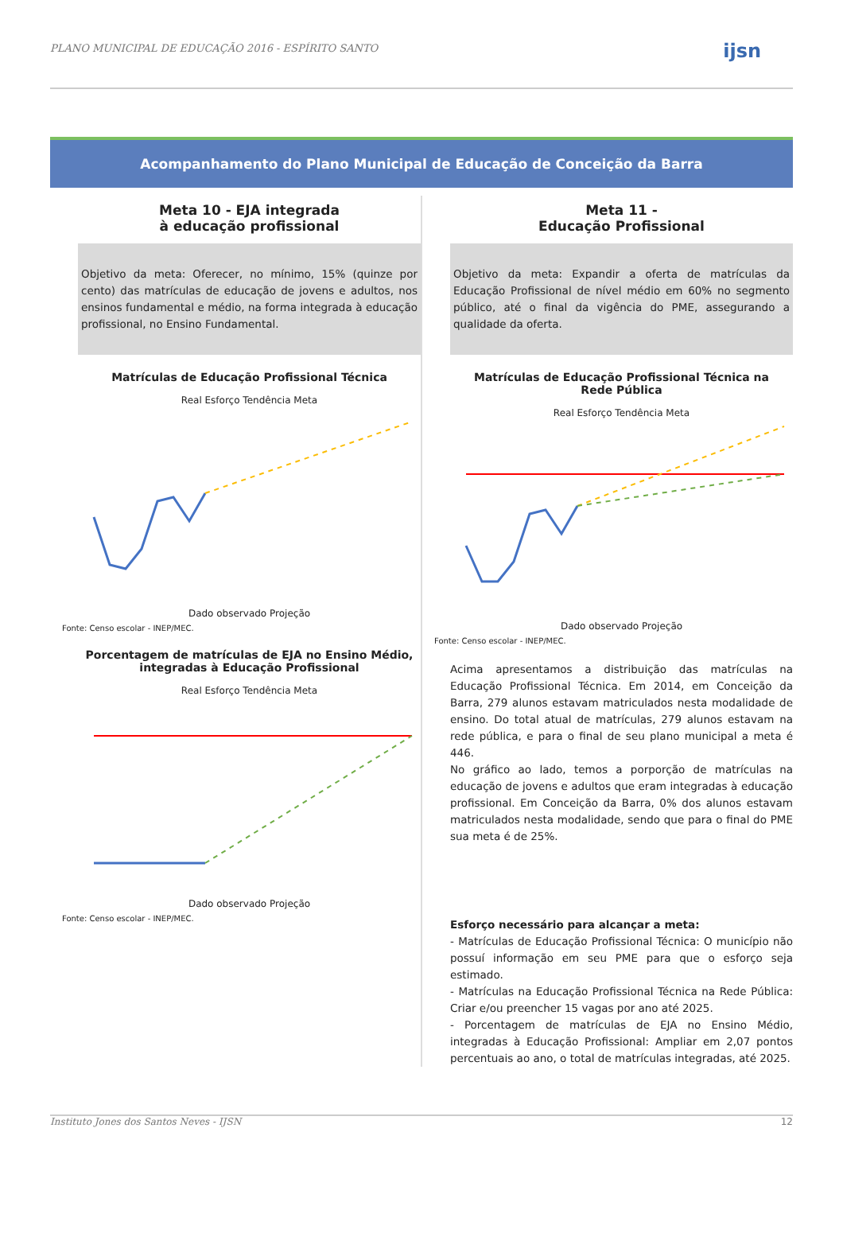PLANO MUNICIPAL DE EDUCAÇÃO 2016 - ESPÍRITO SANTO ijsn
Acompanhamento do Plano Municipal de Educação de Conceição da Barra
Meta 10 - EJA integrada
à educação profissional
Objetivo da meta: Oferecer, no mínimo, 15% (quinze por cento) das matrículas de educação de jovens e adultos, nos ensinos fundamental e médio, na forma integrada à educação profissional, no Ensino Fundamental.
Matrículas de Educação Profissional Técnica
Real Esforço Tendência Meta
Dado observado Projeção
Fonte: Censo escolar - INEP/MEC.
Porcentagem de matrículas de EJA no Ensino Médio,
integradas à Educação Profissional
Real Esforço Tendência Meta
Dado observado Projeção
Fonte: Censo escolar - INEP/MEC.
Meta 11 -
Educação Profissional
Objetivo da meta: Expandir a oferta de matrículas da Educação Profissional de nível médio em 60% no segmento público, até o final da vigência do PME, assegurando a qualidade da oferta.
Matrículas de Educação Profissional Técnica na
Rede Pública
Real Esforço Tendência Meta
Dado observado Projeção
Fonte: Censo escolar - INEP/MEC.
Acima apresentamos a distribuição das matrículas na Educação Profissional Técnica. Em 2014, em Conceição da Barra, 279 alunos estavam matriculados nesta modalidade de ensino. Do total atual de matrículas, 279 alunos estavam na rede pública, e para o final de seu plano municipal a meta é 446.
No gráfico ao lado, temos a porporção de matrículas na educação de jovens e adultos que eram integradas à educação profissional. Em Conceição da Barra, 0% dos alunos estavam matriculados nesta modalidade, sendo que para o final do PME sua meta é de 25%.
Esforço necessário para alcançar a meta:
- Matrículas de Educação Profissional Técnica: O município não possuí informação em seu PME para que o esforço seja estimado.
- Matrículas na Educação Profissional Técnica na Rede Pública: Criar e/ou preencher 15 vagas por ano até 2025.
- Porcentagem de matrículas de EJA no Ensino Médio, integradas à Educação Profissional: Ampliar em 2,07 pontos percentuais ao ano, o total de matrículas integradas, até 2025.
Instituto Jones dos Santos Neves - IJSN 12